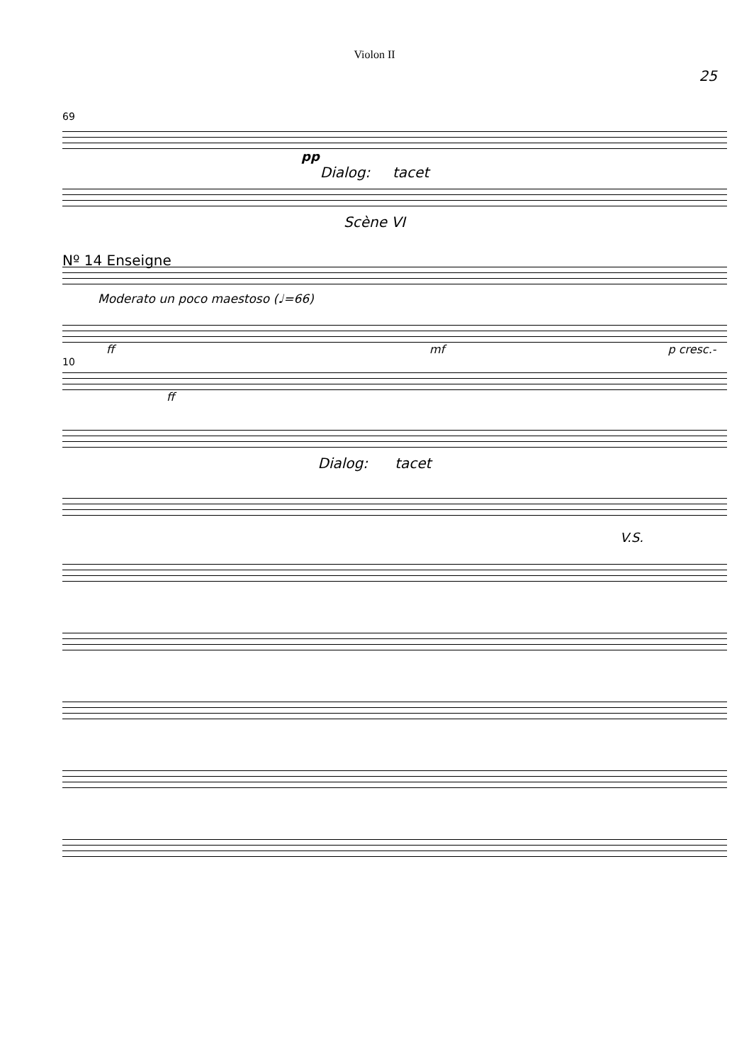Violon II
25
69
pp
Dialog: tacet
Scène VI
Nº 14 Enseigne
Moderato un poco maestoso (♩=66)
ff mf p cresc.-
10
ff
Dialog: tacet
V.S.